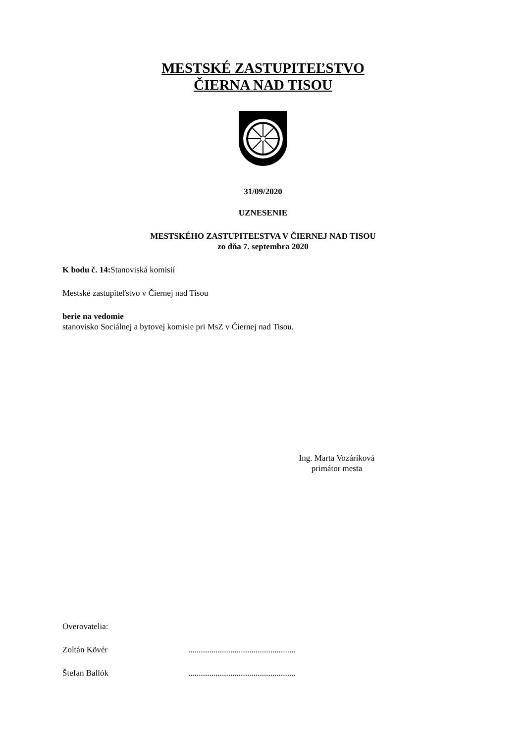MESTSKÉ ZASTUPITEĽSTVO
ČIERNA NAD TISOU
31/09/2020
UZNESENIE
MESTSKÉHO ZASTUPITEĽSTVA V ČIERNEJ NAD TISOU
zo dňa 7. septembra 2020
K bodu č. 14: Stanoviská komisií
Mestské zastupiteľstvo v Čiernej nad Tisou
berie na vedomie
stanovisko Sociálnej a bytovej komisie pri MsZ v Čiernej nad Tisou.
Ing. Marta Vozáriková
primátor mesta
Overovatelia:
Zoltán Kövér...................................................
Štefan Ballók...................................................